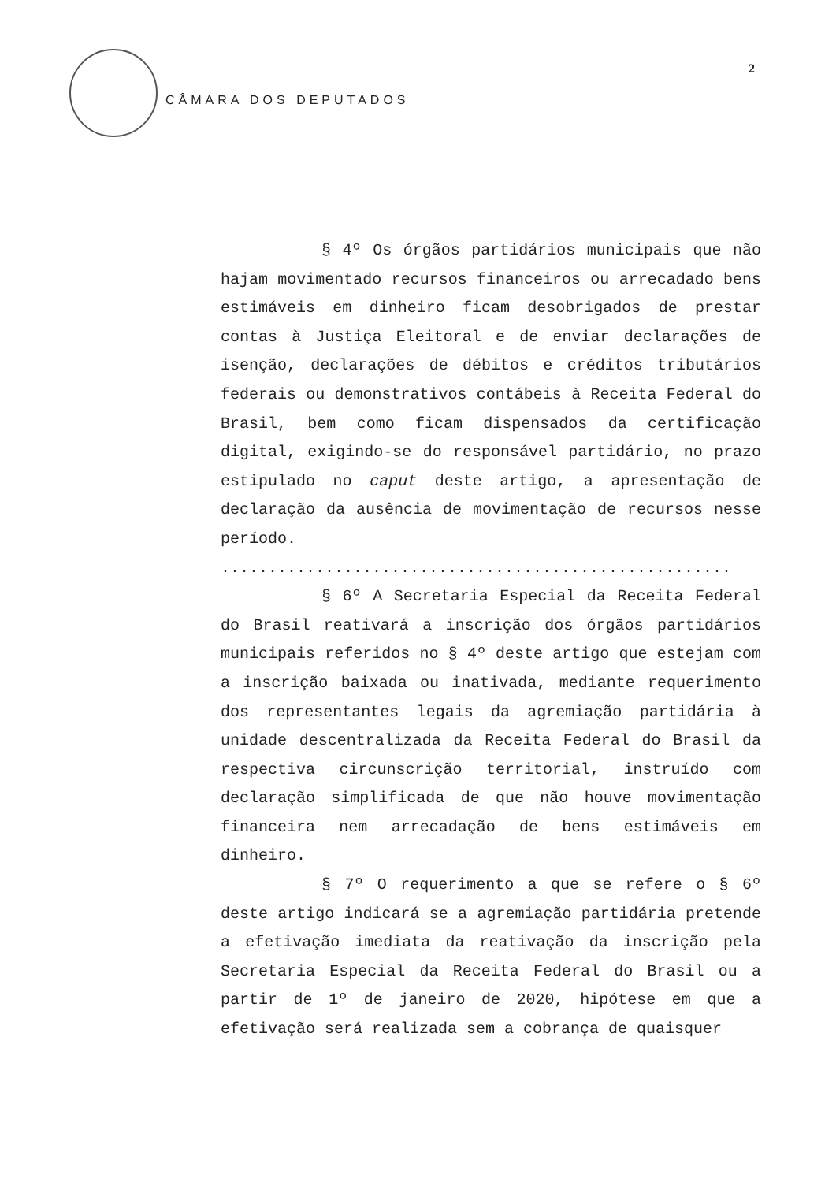CÂMARA DOS DEPUTADOS
2
§ 4º Os órgãos partidários municipais que não hajam movimentado recursos financeiros ou arrecadado bens estimáveis em dinheiro ficam desobrigados de prestar contas à Justiça Eleitoral e de enviar declarações de isenção, declarações de débitos e créditos tributários federais ou demonstrativos contábeis à Receita Federal do Brasil, bem como ficam dispensados da certificação digital, exigindo-se do responsável partidário, no prazo estipulado no caput deste artigo, a apresentação de declaração da ausência de movimentação de recursos nesse período.
......................................................
§ 6º A Secretaria Especial da Receita Federal do Brasil reativará a inscrição dos órgãos partidários municipais referidos no § 4º deste artigo que estejam com a inscrição baixada ou inativada, mediante requerimento dos representantes legais da agremiação partidária à unidade descentralizada da Receita Federal do Brasil da respectiva circunscrição territorial, instruído com declaração simplificada de que não houve movimentação financeira nem arrecadação de bens estimáveis em dinheiro.
§ 7º O requerimento a que se refere o § 6º deste artigo indicará se a agremiação partidária pretende a efetivação imediata da reativação da inscrição pela Secretaria Especial da Receita Federal do Brasil ou a partir de 1º de janeiro de 2020, hipótese em que a efetivação será realizada sem a cobrança de quaisquer